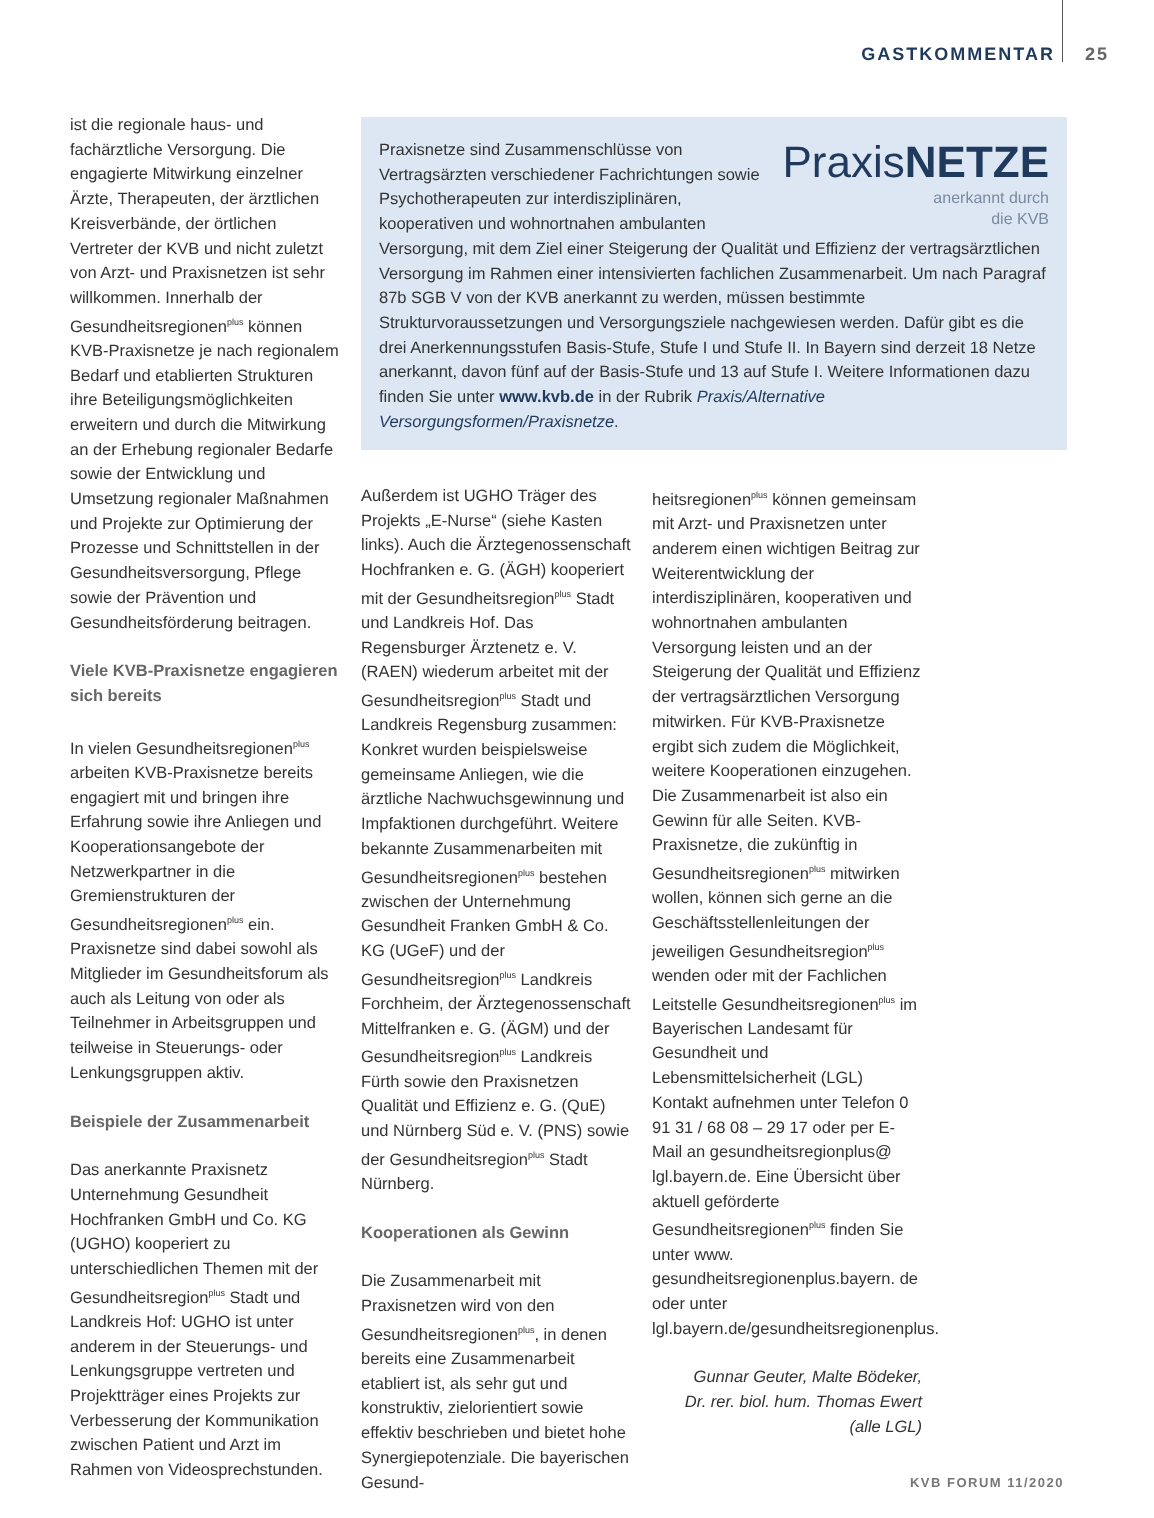GASTKOMMENTAR 25
ist die regionale haus- und fachärztliche Versorgung. Die engagierte Mitwirkung einzelner Ärzte, Therapeuten, der ärztlichen Kreisverbände, der örtlichen Vertreter der KVB und nicht zuletzt von Arzt- und Praxisnetzen ist sehr willkommen. Innerhalb der Gesundheitsregionen<sup>plus</sup> können KVB-Praxisnetze je nach regionalem Bedarf und etablierten Strukturen ihre Beteiligungsmöglichkeiten erweitern und durch die Mitwirkung an der Erhebung regionaler Bedarfe sowie der Entwicklung und Umsetzung regionaler Maßnahmen und Projekte zur Optimierung der Prozesse und Schnittstellen in der Gesundheitsversorgung, Pflege sowie der Prävention und Gesundheitsförderung beitragen.
Viele KVB-Praxisnetze engagieren sich bereits
In vielen Gesundheitsregionen<sup>plus</sup> arbeiten KVB-Praxisnetze bereits engagiert mit und bringen ihre Erfahrung sowie ihre Anliegen und Kooperationsangebote der Netzwerkpartner in die Gremienstrukturen der Gesundheitsregionen<sup>plus</sup> ein. Praxisnetze sind dabei sowohl als Mitglieder im Gesundheitsforum als auch als Leitung von oder als Teilnehmer in Arbeitsgruppen und teilweise in Steuerungs- oder Lenkungsgruppen aktiv.
Beispiele der Zusammenarbeit
Das anerkannte Praxisnetz Unternehmung Gesundheit Hochfranken GmbH und Co. KG (UGHO) kooperiert zu unterschiedlichen Themen mit der Gesundheitsregion<sup>plus</sup> Stadt und Landkreis Hof: UGHO ist unter anderem in der Steuerungs- und Lenkungsgruppe vertreten und Projektträger eines Projekts zur Verbesserung der Kommunikation zwischen Patient und Arzt im Rahmen von Videosprechstunden.
PraxisNETZE
anerkannt durch
die KVB
Praxisnetze sind Zusammenschlüsse von Vertragsärzten verschiedener Fachrichtungen sowie Psychotherapeuten zur interdisziplinären, kooperativen und wohnortnahen ambulanten Versorgung, mit dem Ziel einer Steigerung der Qualität und Effizienz der vertragsärztlichen Versorgung im Rahmen einer intensivierten fachlichen Zusammenarbeit. Um nach Paragraf 87b SGB V von der KVB anerkannt zu werden, müssen bestimmte Strukturvoraussetzungen und Versorgungsziele nachgewiesen werden. Dafür gibt es die drei Anerkennungsstufen Basis-Stufe, Stufe I und Stufe II. In Bayern sind derzeit 18 Netze anerkannt, davon fünf auf der Basis-Stufe und 13 auf Stufe I. Weitere Informationen dazu finden Sie unter www.kvb.de in der Rubrik Praxis/Alternative Versorgungsformen/Praxisnetze.
Außerdem ist UGHO Träger des Projekts „E-Nurse“ (siehe Kasten links). Auch die Ärztegenossenschaft Hochfranken e. G. (ÄGH) kooperiert mit der Gesundheitsregion<sup>plus</sup> Stadt und Landkreis Hof. Das Regensburger Ärztenetz e. V. (RAEN) wiederum arbeitet mit der Gesundheitsregion<sup>plus</sup> Stadt und Landkreis Regensburg zusammen: Konkret wurden beispielsweise gemeinsame Anliegen, wie die ärztliche Nachwuchsgewinnung und Impfaktionen durchgeführt. Weitere bekannte Zusammenarbeiten mit Gesundheitsregionen<sup>plus</sup> bestehen zwischen der Unternehmung Gesundheit Franken GmbH & Co. KG (UGeF) und der Gesundheitsregion<sup>plus</sup> Landkreis Forchheim, der Ärztegenossenschaft Mittelfranken e. G. (ÄGM) und der Gesundheitsregion<sup>plus</sup> Landkreis Fürth sowie den Praxisnetzen Qualität und Effizienz e. G. (QuE) und Nürnberg Süd e. V. (PNS) sowie der Gesundheitsregion<sup>plus</sup> Stadt Nürnberg.
Kooperationen als Gewinn
Die Zusammenarbeit mit Praxisnetzen wird von den Gesundheitsregionen<sup>plus</sup>, in denen bereits eine Zusammenarbeit etabliert ist, als sehr gut und konstruktiv, zielorientiert sowie effektiv beschrieben und bietet hohe Synergiepotenziale. Die bayerischen Gesund-
heitsregionen<sup>plus</sup> können gemeinsam mit Arzt- und Praxisnetzen unter anderem einen wichtigen Beitrag zur Weiterentwicklung der interdisziplinären, kooperativen und wohnortnahen ambulanten Versorgung leisten und an der Steigerung der Qualität und Effizienz der vertragsärztlichen Versorgung mitwirken. Für KVB-Praxisnetze ergibt sich zudem die Möglichkeit, weitere Kooperationen einzugehen. Die Zusammenarbeit ist also ein Gewinn für alle Seiten. KVB-Praxisnetze, die zukünftig in Gesundheitsregionen<sup>plus</sup> mitwirken wollen, können sich gerne an die Geschäftsstellenleitungen der jeweiligen Gesundheitsregion<sup>plus</sup> wenden oder mit der Fachlichen Leitstelle Gesundheitsregionen<sup>plus</sup> im Bayerischen Landesamt für Gesundheit und Lebensmittelsicherheit (LGL) Kontakt aufnehmen unter Telefon 0 91 31 / 68 08 – 29 17 oder per E-Mail an gesundheitsregionplus@ lgl.bayern.de. Eine Übersicht über aktuell geförderte Gesundheitsregionen<sup>plus</sup> finden Sie unter www. gesundheitsregionenplus.bayern. de oder unter lgl.bayern.de/gesundheitsregionenplus.
Gunnar Geuter, Malte Bödeker,
Dr. rer. biol. hum. Thomas Ewert
(alle LGL)
KVB FORUM 11/2020